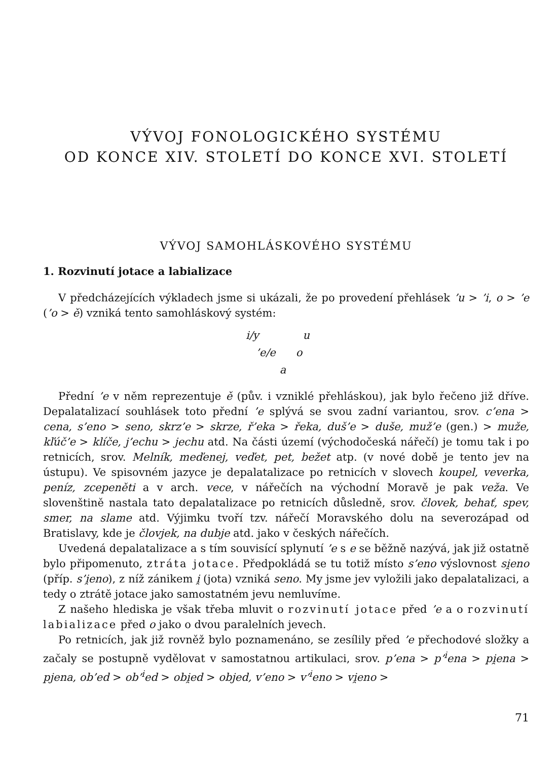VÝVOJ FONOLOGICKÉHO SYSTÉMU
OD KONCE XIV. STOLETÍ DO KONCE XVI. STOLETÍ
VÝVOJ SAMOHLÁSKOVÉHO SYSTÉMU
1. Rozvinutí jotace a labializace
V předcházejících výkladech jsme si ukázali, že po provedení přehlásek ’u > ’i, o > ’e (’o > ě) vzniká tento samohláskový systém:
i/y u
’e/e o
a
Přední ’e v něm reprezentuje ě (pův. i vzniklé přehláskou), jak bylo řečeno již dříve. Depalatalizací souhlásek toto přední ’e splývá se svou zadní variantou, srov. c’ena > cena, s’eno > seno, skrz’e > skrze, ř’eka > řeka, duš’e > duše, muž’e (gen.) > muže, kľúč’e > klíče, j’echu > jechu atd. Na části území (východočeská nářečí) je tomu tak i po retnicích, srov. Melník, meďenej, veďet, pet, bežet atp. (v nové době je tento jev na ústupu). Ve spisovném jazyce je depalatalizace po retnicích v slovech koupel, veverka, peníz, zcepeněti a v arch. vece, v nářečích na východní Moravě je pak veža. Ve slovenštině nastala tato depalatalizace po retnicích důsledně, srov. človek, behať, spev, smer, na slame atd. Výjimku tvoří tzv. nářečí Moravského dolu na severozápad od Bratislavy, kde je človjek, na dubje atd. jako v českých nářečích.
Uvedená depalatalizace a s tím souvisící splynutí ’e s e se běžně nazývá, jak již ostatně bylo připomenuto, ztráta jotace. Předpokládá se tu totiž místo s’eno výslovnost si̯eno (příp. s’i̯eno), z níž zánikem i̯ (jota) vzniká seno. My jsme jev vyložili jako depalatalizaci, a tedy o ztrátě jotace jako samostatném jevu nemluvíme.
Z našeho hlediska je však třeba mluvit o rozvinutí jotace před ’e a o rozvinutí labializace před o jako o dvou paralelních jevech.
Po retnicích, jak již rovněž bylo poznamenáno, se zesílily před ’e přechodové složky a začaly se postupně vydělovat v samostatnou artikulaci, srov. p’ena > p’<sup>i</sup>ena > pi̯ena > pjena, ob’ed > ob’<sup>i</sup>ed > obi̯ed > objed, v’eno > v’<sup>i</sup>eno > vi̯eno >
71